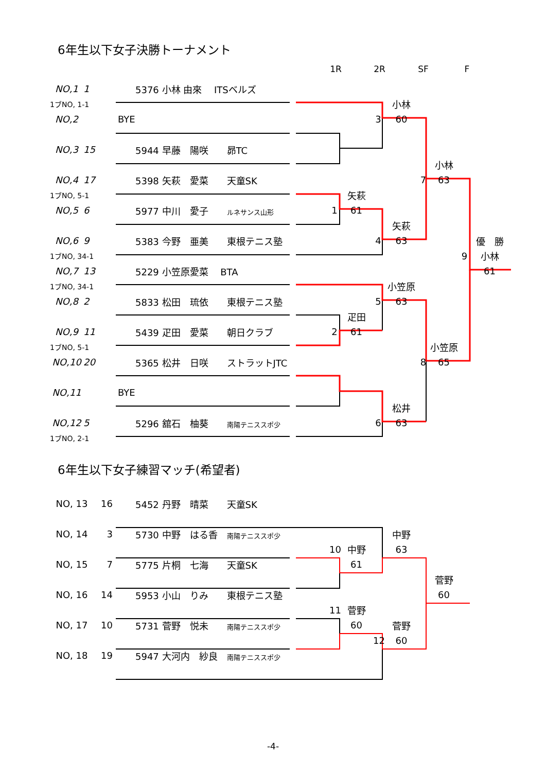6年生以下女子決勝トーナメント
1R 2R SF F
NO,1 1 5376 小林 由來　 ITSベルズ
1ブNO, 1-1 小林
NO,2 BYE 3 60
NO,3 15 5944 早藤　陽咲　　昴TC
小林
NO,4 17 5398 矢萩　愛菜　　天童SK 7 63
1ブNO, 5-1 矢萩
NO,5 6 5977 中川　愛子　　ルネサンス山形 1 61
矢萩
NO,6 9 5383 今野　亜美　　東根テニス塾 4 63 優　勝
1ブNO, 34-1 9 小林
NO,7 13 5229 小笠原愛菜　 BTA 61
1ブNO, 34-1 小笠原
NO,8 2 5833 松田　琉依　　東根テニス塾 5 63
疋田
NO,9 11 5439 疋田　愛菜　　朝日クラブ 2 61
1ブNO, 5-1 小笠原
NO,10 20 5365 松井　日咲　　ストラットJTC 8 65
NO,11 BYE
松井
NO,12 5 5296 舘石　柚葵　　南陽テニススポ少 6 63
1ブNO, 2-1
6年生以下女子練習マッチ(希望者)
NO, 13 16 5452 丹野　晴菜　　天童SK
NO, 14 3 5730 中野　はる香　南陽テニススポ少 中野
10 中野 63
NO, 15 7 5775 片桐　七海　　天童SK 61
菅野
NO, 16 14 5953 小山　りみ　　東根テニス塾 60
11 菅野
NO, 17 10 5731 菅野　悦未　　南陽テニススポ少 60 菅野
12 60
NO, 18 19 5947 大河内　紗良　南陽テニススポ少
-4-